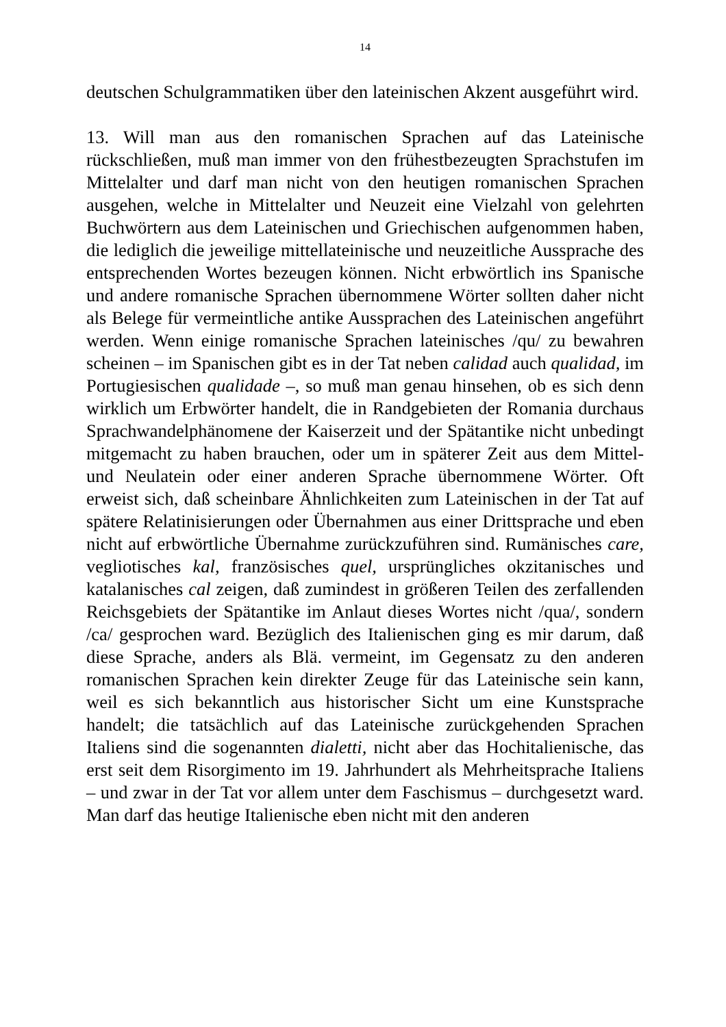14
deutschen Schulgrammatiken über den lateinischen Akzent ausgeführt wird.
13. Will man aus den romanischen Sprachen auf das Lateinische rückschließen, muß man immer von den frühestbezeugten Sprachstufen im Mittelalter und darf man nicht von den heutigen romanischen Sprachen ausgehen, welche in Mittelalter und Neuzeit eine Vielzahl von gelehrten Buchwörtern aus dem Lateinischen und Griechischen aufgenommen haben, die lediglich die jeweilige mittellateinische und neuzeitliche Aussprache des entsprechenden Wortes bezeugen können. Nicht erbwörtlich ins Spanische und andere romanische Sprachen übernommene Wörter sollten daher nicht als Belege für vermeintliche antike Aussprachen des Lateinischen angeführt werden. Wenn einige romanische Sprachen lateinisches /qu/ zu bewahren scheinen – im Spanischen gibt es in der Tat neben calidad auch qualidad, im Portugiesischen qualidade –, so muß man genau hinsehen, ob es sich denn wirklich um Erbwörter handelt, die in Randgebieten der Romania durchaus Sprachwandelphänomene der Kaiserzeit und der Spätantike nicht unbedingt mitgemacht zu haben brauchen, oder um in späterer Zeit aus dem Mittel- und Neulatein oder einer anderen Sprache übernommene Wörter. Oft erweist sich, daß scheinbare Ähnlichkeiten zum Lateinischen in der Tat auf spätere Relatinisierungen oder Übernahmen aus einer Drittsprache und eben nicht auf erbwörtliche Übernahme zurückzuführen sind. Rumänisches care, vegliotisches kal, französisches quel, ursprüngliches okzitanisches und katalanisches cal zeigen, daß zumindest in größeren Teilen des zerfallenden Reichsgebiets der Spätantike im Anlaut dieses Wortes nicht /qua/, sondern /ca/ gesprochen ward. Bezüglich des Italienischen ging es mir darum, daß diese Sprache, anders als Blä. vermeint, im Gegensatz zu den anderen romanischen Sprachen kein direkter Zeuge für das Lateinische sein kann, weil es sich bekanntlich aus historischer Sicht um eine Kunstsprache handelt; die tatsächlich auf das Lateinische zurückgehenden Sprachen Italiens sind die sogenannten dialetti, nicht aber das Hochitalienische, das erst seit dem Risorgimento im 19. Jahrhundert als Mehrheitsprache Italiens – und zwar in der Tat vor allem unter dem Faschismus – durchgesetzt ward. Man darf das heutige Italienische eben nicht mit den anderen